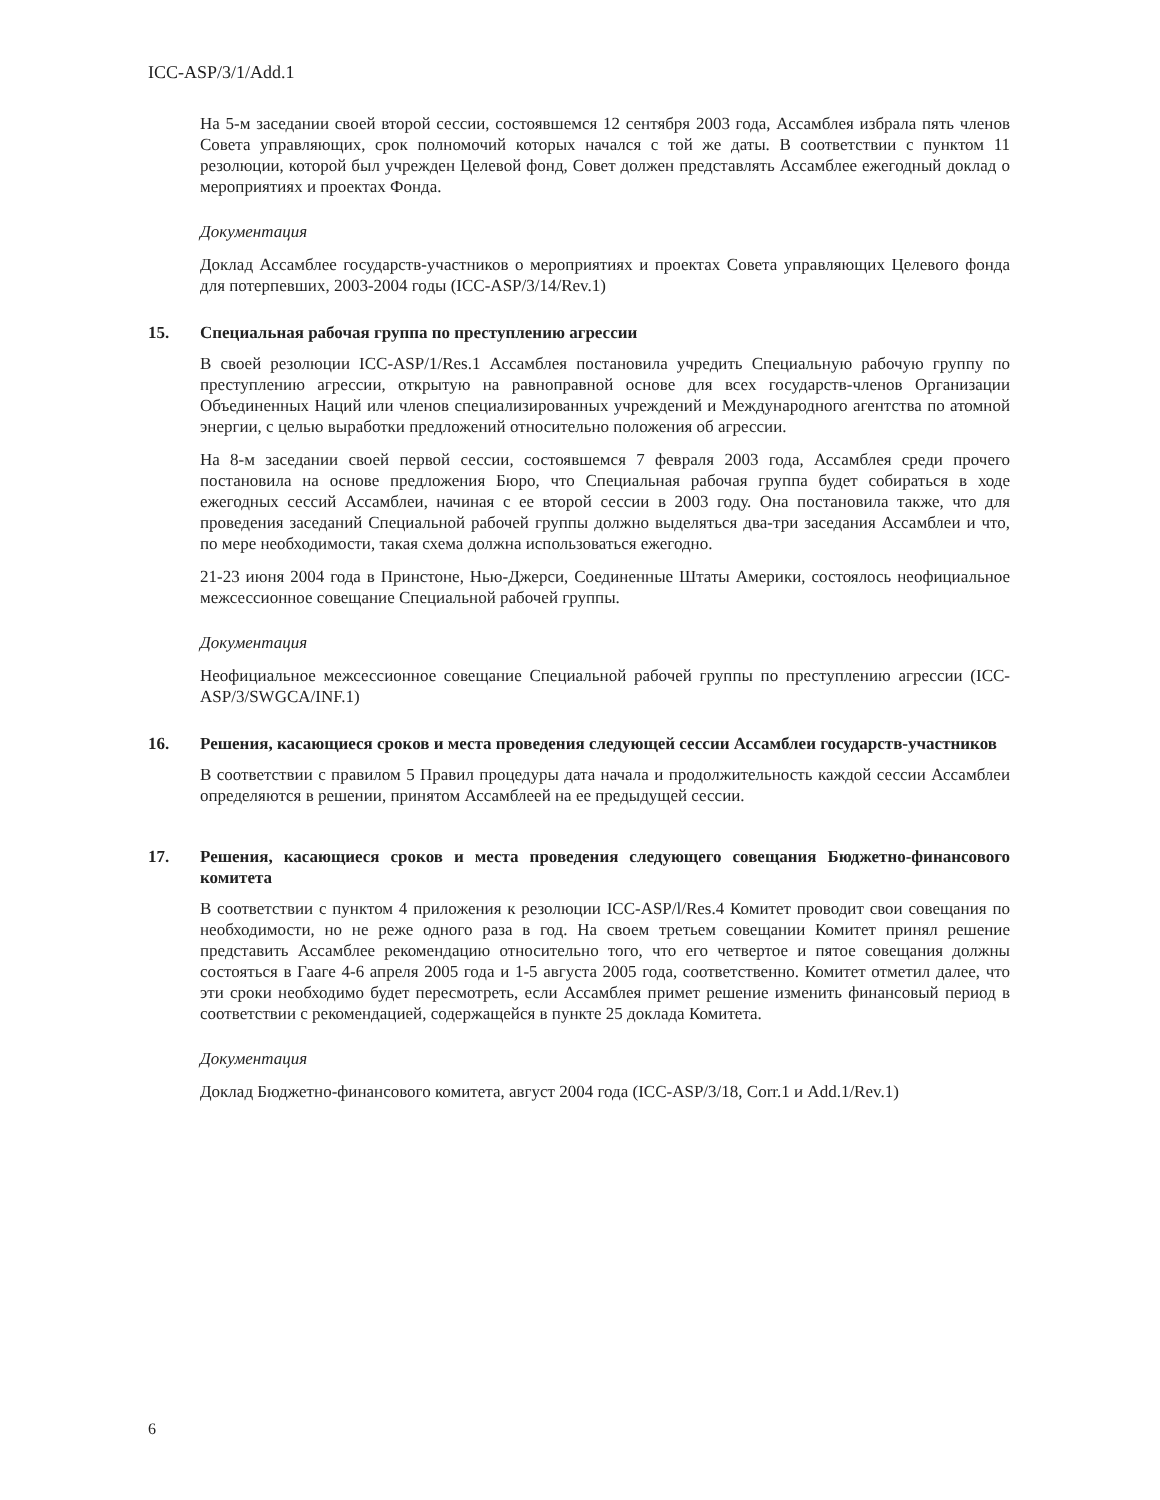ICC-ASP/3/1/Add.1
На 5-м заседании своей второй сессии, состоявшемся 12 сентября 2003 года, Ассамблея избрала пять членов Совета управляющих, срок полномочий которых начался с той же даты. В соответствии с пунктом 11 резолюции, которой был учрежден Целевой фонд, Совет должен представлять Ассамблее ежегодный доклад о мероприятиях и проектах Фонда.
Документация
Доклад Ассамблее государств-участников о мероприятиях и проектах Совета управляющих Целевого фонда для потерпевших, 2003-2004 годы (ICC-ASP/3/14/Rev.1)
15. Специальная рабочая группа по преступлению агрессии
В своей резолюции ICC-ASP/1/Res.1 Ассамблея постановила учредить Специальную рабочую группу по преступлению агрессии, открытую на равноправной основе для всех государств-членов Организации Объединенных Наций или членов специализированных учреждений и Международного агентства по атомной энергии, с целью выработки предложений относительно положения об агрессии.
На 8-м заседании своей первой сессии, состоявшемся 7 февраля 2003 года, Ассамблея среди прочего постановила на основе предложения Бюро, что Специальная рабочая группа будет собираться в ходе ежегодных сессий Ассамблеи, начиная с ее второй сессии в 2003 году. Она постановила также, что для проведения заседаний Специальной рабочей группы должно выделяться два-три заседания Ассамблеи и что, по мере необходимости, такая схема должна использоваться ежегодно.
21-23 июня 2004 года в Принстоне, Нью-Джерси, Соединенные Штаты Америки, состоялось неофициальное межсессионное совещание Специальной рабочей группы.
Документация
Неофициальное межсессионное совещание Специальной рабочей группы по преступлению агрессии (ICC-ASP/3/SWGCA/INF.1)
16. Решения, касающиеся сроков и места проведения следующей сессии Ассамблеи государств-участников
В соответствии с правилом 5 Правил процедуры дата начала и продолжительность каждой сессии Ассамблеи определяются в решении, принятом Ассамблеей на ее предыдущей сессии.
17. Решения, касающиеся сроков и места проведения следующего совещания Бюджетно-финансового комитета
В соответствии с пунктом 4 приложения к резолюции ICC-ASP/l/Res.4 Комитет проводит свои совещания по необходимости, но не реже одного раза в год. На своем третьем совещании Комитет принял решение представить Ассамблее рекомендацию относительно того, что его четвертое и пятое совещания должны состояться в Гааге 4-6 апреля 2005 года и 1-5 августа 2005 года, соответственно. Комитет отметил далее, что эти сроки необходимо будет пересмотреть, если Ассамблея примет решение изменить финансовый период в соответствии с рекомендацией, содержащейся в пункте 25 доклада Комитета.
Документация
Доклад Бюджетно-финансового комитета, август 2004 года (ICC-ASP/3/18, Corr.1 и Add.1/Rev.1)
6